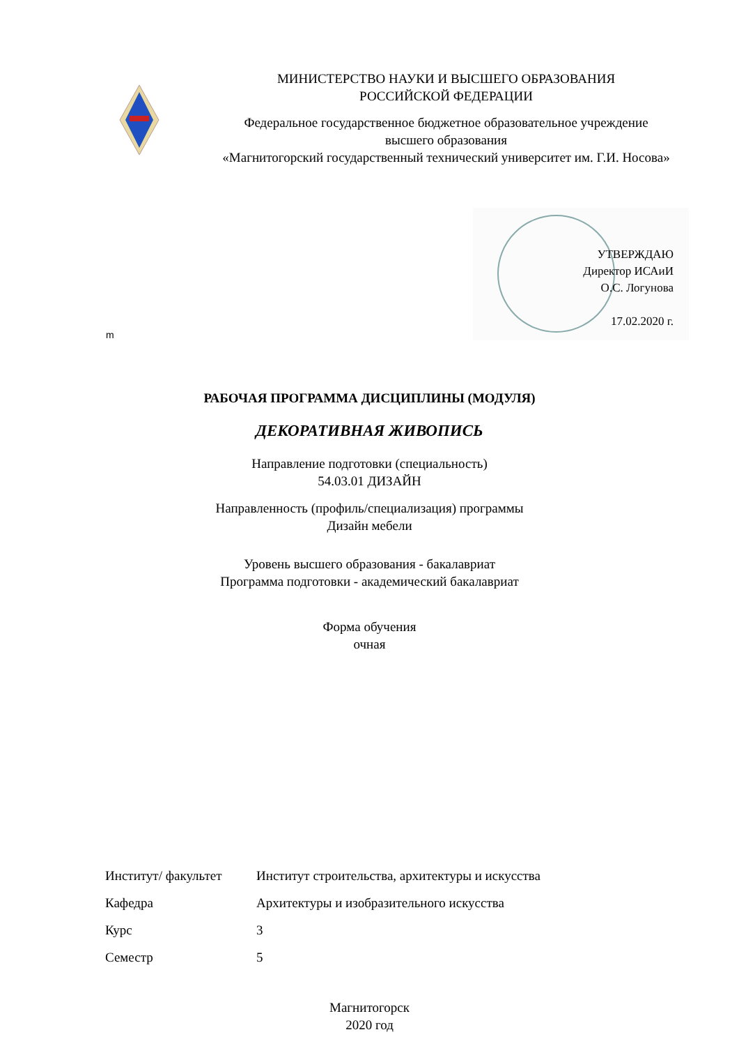МИНИСТЕРСТВО НАУКИ И ВЫСШЕГО ОБРАЗОВАНИЯ
РОССИЙСКОЙ ФЕДЕРАЦИИ
Федеральное государственное бюджетное образовательное учреждение
высшего образования
«Магнитогорский государственный технический университет им. Г.И. Носова»
m
УТВЕРЖДАЮ
Директор ИСАиИ
О.С. Логунова
17.02.2020 г.
РАБОЧАЯ ПРОГРАММА ДИСЦИПЛИНЫ (МОДУЛЯ)
ДЕКОРАТИВНАЯ ЖИВОПИСЬ
Направление подготовки (специальность)
54.03.01 ДИЗАЙН
Направленность (профиль/специализация) программы
Дизайн мебели
Уровень высшего образования - бакалавриат
Программа подготовки - академический бакалавриат
Форма обучения
очная
| Институт/ факультет | Институт строительства, архитектуры и искусства |
| Кафедра | Архитектуры и изобразительного искусства |
| Курс | 3 |
| Семестр | 5 |
Магнитогорск
2020 год